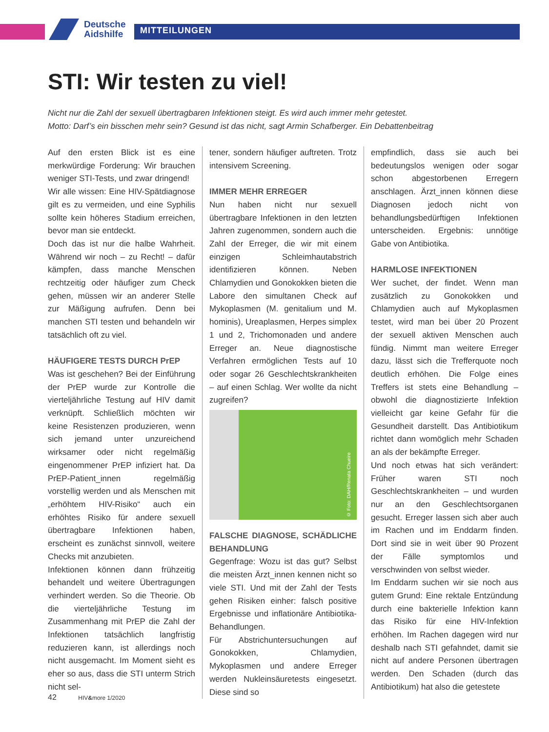Deutsche
Aidshilfe
MITTEILUNGEN
STI: Wir testen zu viel!
Nicht nur die Zahl der sexuell übertragbaren Infektionen steigt. Es wird auch immer mehr getestet.
Motto: Darf’s ein bisschen mehr sein? Gesund ist das nicht, sagt Armin Schafberger. Ein Debattenbeitrag
Auf den ersten Blick ist es eine merkwürdige Forderung: Wir brauchen weniger STI-Tests, und zwar dringend!
Wir alle wissen: Eine HIV-Spätdiagnose gilt es zu vermeiden, und eine Syphilis sollte kein höheres Stadium erreichen, bevor man sie entdeckt.
Doch das ist nur die halbe Wahrheit. Während wir noch – zu Recht! – dafür kämpfen, dass manche Menschen rechtzeitig oder häufiger zum Check gehen, müssen wir an anderer Stelle zur Mäßigung aufrufen. Denn bei manchen STI testen und behandeln wir tatsächlich oft zu viel.
HÄUFIGERE TESTS DURCH PrEP
Was ist geschehen? Bei der Einführung der PrEP wurde zur Kontrolle die vierteljährliche Testung auf HIV damit verknüpft. Schließlich möchten wir keine Resistenzen produzieren, wenn sich jemand unter unzureichend wirksamer oder nicht regelmäßig eingenommener PrEP infiziert hat. Da PrEP-Patient_innen regelmäßig vorstellig werden und als Menschen mit „erhöhtem HIV-Risiko“ auch ein erhöhtes Risiko für andere sexuell übertragbare Infektionen haben, erscheint es zunächst sinnvoll, weitere Checks mit anzubieten.
Infektionen können dann frühzeitig behandelt und weitere Übertragungen verhindert werden. So die Theorie. Ob die vierteljährliche Testung im Zusammenhang mit PrEP die Zahl der Infektionen tatsächlich langfristig reduzieren kann, ist allerdings noch nicht ausgemacht. Im Moment sieht es eher so aus, dass die STI unterm Strich nicht sel-
tener, sondern häufiger auftreten. Trotz intensivem Screening.
IMMER MEHR ERREGER
Nun haben nicht nur sexuell übertragbare Infektionen in den letzten Jahren zugenommen, sondern auch die Zahl der Erreger, die wir mit einem einzigen Schleimhautabstrich identifizieren können. Neben Chlamydien und Gonokokken bieten die Labore den simultanen Check auf Mykoplasmen (M. genitalium und M. hominis), Ureaplasmen, Herpes simplex 1 und 2, Trichomonaden und andere Erreger an. Neue diagnostische Verfahren ermöglichen Tests auf 10 oder sogar 26 Geschlechtskrankheiten – auf einen Schlag. Wer wollte da nicht zugreifen?
© Foto: DAH/Renata Chueire
FALSCHE DIAGNOSE, SCHÄDLICHE BEHANDLUNG
Gegenfrage: Wozu ist das gut? Selbst die meisten Ärzt_innen kennen nicht so viele STI. Und mit der Zahl der Tests gehen Risiken einher: falsch positive Ergebnisse und inflationäre Antibiotika-Behandlungen.
Für Abstrichuntersuchungen auf Gonokokken, Chlamydien, Mykoplasmen und andere Erreger werden Nukleinsäuretests eingesetzt. Diese sind so
empfindlich, dass sie auch bei bedeutungslos wenigen oder sogar schon abgestorbenen Erregern anschlagen. Ärzt_innen können diese Diagnosen jedoch nicht von behandlungsbedürftigen Infektionen unterscheiden. Ergebnis: unnötige Gabe von Antibiotika.
HARMLOSE INFEKTIONEN
Wer suchet, der findet. Wenn man zusätzlich zu Gonokokken und Chlamydien auch auf Mykoplasmen testet, wird man bei über 20 Prozent der sexuell aktiven Menschen auch fündig. Nimmt man weitere Erreger dazu, lässt sich die Trefferquote noch deutlich erhöhen. Die Folge eines Treffers ist stets eine Behandlung – obwohl die diagnostizierte Infektion vielleicht gar keine Gefahr für die Gesundheit darstellt. Das Antibiotikum richtet dann womöglich mehr Schaden an als der bekämpfte Erreger.
Und noch etwas hat sich verändert: Früher waren STI noch Geschlechtskrankheiten – und wurden nur an den Geschlechtsorganen gesucht. Erreger lassen sich aber auch im Rachen und im Enddarm finden. Dort sind sie in weit über 90 Prozent der Fälle symptomlos und verschwinden von selbst wieder.
Im Enddarm suchen wir sie noch aus gutem Grund: Eine rektale Entzündung durch eine bakterielle Infektion kann das Risiko für eine HIV-Infektion erhöhen. Im Rachen dagegen wird nur deshalb nach STI gefahndet, damit sie nicht auf andere Personen übertragen werden. Den Schaden (durch das Antibiotikum) hat also die getestete
42 HIV&more 1/2020